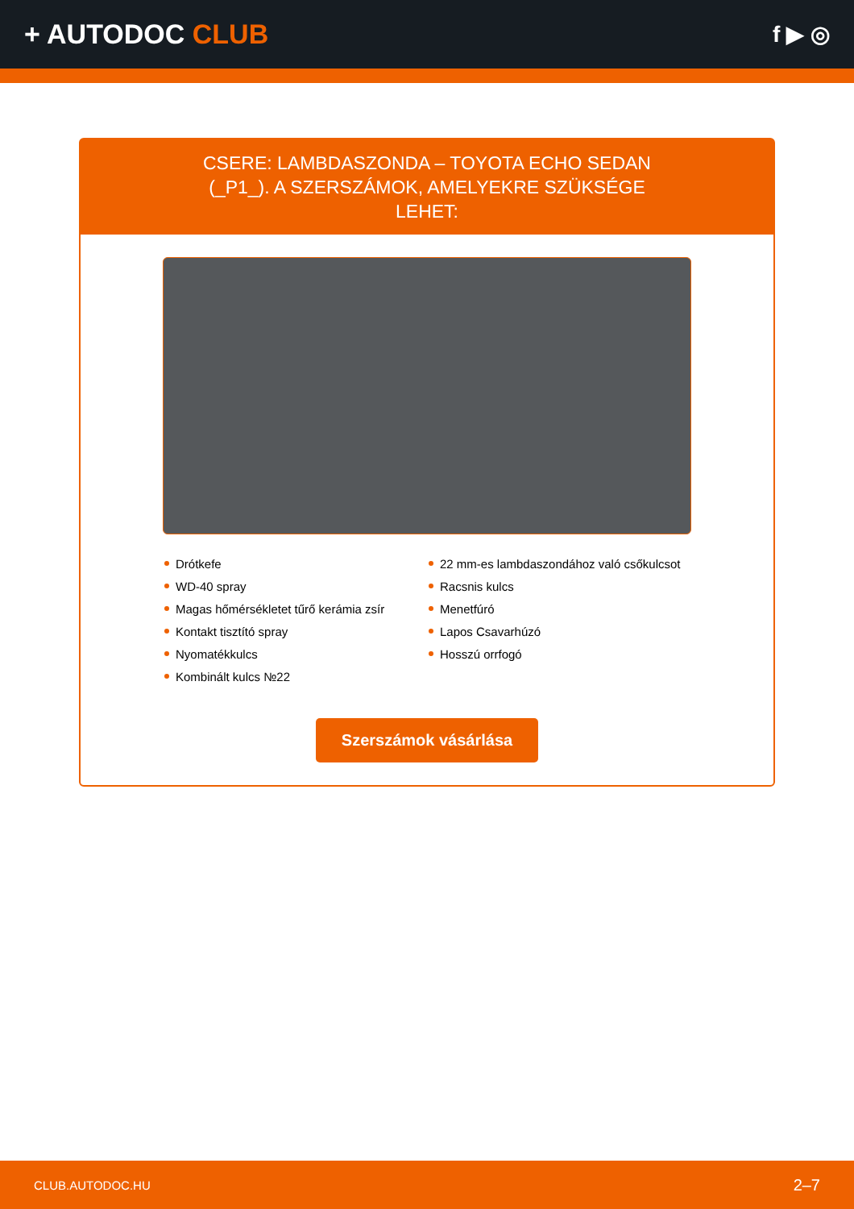+ AUTODOC CLUB
f ▶ ◎
CSERE: LAMBDASZONDA – TOYOTA ECHO SEDAN (_P1_). A SZERSZÁMOK, AMELYEKRE SZÜKSÉGE LEHET:
Drótkefe
WD-40 spray
Magas hőmérsékletet tűrő kerámia zsír
Kontakt tisztító spray
Nyomatékkulcs
Kombinált kulcs №22
22 mm-es lambdaszondához való csőkulcsot
Racsnis kulcs
Menetfúró
Lapos Csavarhúzó
Hosszú orrfogó
Szerszámok vásárlása
CLUB.AUTODOC.HU 2–7